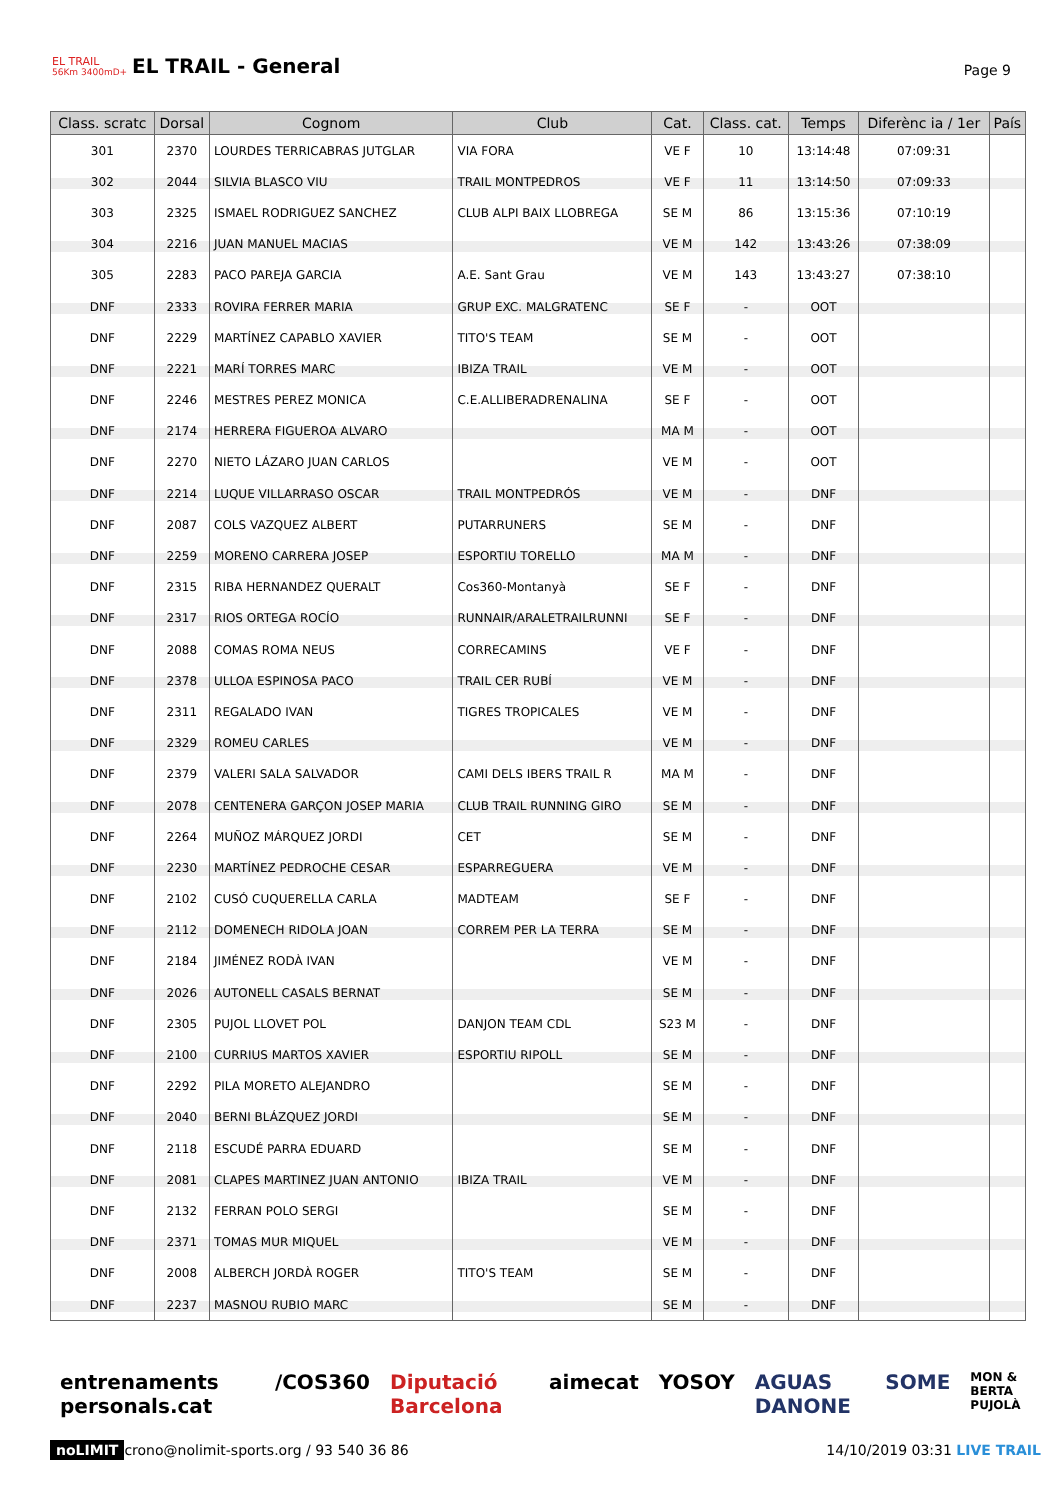EL TRAIL
56Km 3400mD+
EL TRAIL - General
Page 9
| Class. scratc | Dorsal | Cognom | Club | Cat. | Class. cat. | Temps | Diferènc ia / 1er | País |
| --- | --- | --- | --- | --- | --- | --- | --- | --- |
| 301 | 2370 | LOURDES TERRICABRAS JUTGLAR | VIA FORA | VE F | 10 | 13:14:48 | 07:09:31 | |
| 302 | 2044 | SILVIA BLASCO VIU | TRAIL MONTPEDROS | VE F | 11 | 13:14:50 | 07:09:33 | |
| 303 | 2325 | ISMAEL RODRIGUEZ SANCHEZ | CLUB ALPI BAIX LLOBREGA | SE M | 86 | 13:15:36 | 07:10:19 | |
| 304 | 2216 | JUAN MANUEL MACIAS | | VE M | 142 | 13:43:26 | 07:38:09 | |
| 305 | 2283 | PACO PAREJA GARCIA | A.E. Sant Grau | VE M | 143 | 13:43:27 | 07:38:10 | |
| DNF | 2333 | ROVIRA FERRER MARIA | GRUP EXC. MALGRATENC | SE F | - | OOT | | |
| DNF | 2229 | MARTÍNEZ CAPABLO XAVIER | TITO'S TEAM | SE M | - | OOT | | |
| DNF | 2221 | MARÍ TORRES MARC | IBIZA TRAIL | VE M | - | OOT | | |
| DNF | 2246 | MESTRES PEREZ MONICA | C.E.ALLIBERADRENALINA | SE F | - | OOT | | |
| DNF | 2174 | HERRERA FIGUEROA ALVARO | | MA M | - | OOT | | |
| DNF | 2270 | NIETO LÁZARO JUAN CARLOS | | VE M | - | OOT | | |
| DNF | 2214 | LUQUE VILLARRASO OSCAR | TRAIL MONTPEDRÓS | VE M | - | DNF | | |
| DNF | 2087 | COLS VAZQUEZ ALBERT | PUTARRUNERS | SE M | - | DNF | | |
| DNF | 2259 | MORENO CARRERA JOSEP | ESPORTIU TORELLO | MA M | - | DNF | | |
| DNF | 2315 | RIBA HERNANDEZ QUERALT | Cos360-Montanyà | SE F | - | DNF | | |
| DNF | 2317 | RIOS ORTEGA ROCÍO | RUNNAIR/ARALETRAILRUNNI | SE F | - | DNF | | |
| DNF | 2088 | COMAS ROMA NEUS | CORRECAMINS | VE F | - | DNF | | |
| DNF | 2378 | ULLOA ESPINOSA PACO | TRAIL CER RUBÍ | VE M | - | DNF | | |
| DNF | 2311 | REGALADO IVAN | TIGRES TROPICALES | VE M | - | DNF | | |
| DNF | 2329 | ROMEU CARLES | | VE M | - | DNF | | |
| DNF | 2379 | VALERI SALA SALVADOR | CAMI DELS IBERS TRAIL R | MA M | - | DNF | | |
| DNF | 2078 | CENTENERA GARÇON JOSEP MARIA | CLUB TRAIL RUNNING GIRO | SE M | - | DNF | | |
| DNF | 2264 | MUÑOZ MÁRQUEZ JORDI | CET | SE M | - | DNF | | |
| DNF | 2230 | MARTÍNEZ PEDROCHE CESAR | ESPARREGUERA | VE M | - | DNF | | |
| DNF | 2102 | CUSÓ CUQUERELLA CARLA | MADTEAM | SE F | - | DNF | | |
| DNF | 2112 | DOMENECH RIDOLA JOAN | CORREM PER LA TERRA | SE M | - | DNF | | |
| DNF | 2184 | JIMÉNEZ RODÀ IVAN | | VE M | - | DNF | | |
| DNF | 2026 | AUTONELL CASALS BERNAT | | SE M | - | DNF | | |
| DNF | 2305 | PUJOL LLOVET POL | DANJON TEAM CDL | S23 M | - | DNF | | |
| DNF | 2100 | CURRIUS MARTOS XAVIER | ESPORTIU RIPOLL | SE M | - | DNF | | |
| DNF | 2292 | PILA MORETO ALEJANDRO | | SE M | - | DNF | | |
| DNF | 2040 | BERNI BLÁZQUEZ JORDI | | SE M | - | DNF | | |
| DNF | 2118 | ESCUDÉ PARRA EDUARD | | SE M | - | DNF | | |
| DNF | 2081 | CLAPES MARTINEZ JUAN ANTONIO | IBIZA TRAIL | VE M | - | DNF | | |
| DNF | 2132 | FERRAN POLO SERGI | | SE M | - | DNF | | |
| DNF | 2371 | TOMAS MUR MIQUEL | | VE M | - | DNF | | |
| DNF | 2008 | ALBERCH JORDÀ ROGER | TITO'S TEAM | SE M | - | DNF | | |
| DNF | 2237 | MASNOU RUBIO MARC | | SE M | - | DNF | | |
entrenaments personals.cat /COS360 Diputació Barcelona aimecat YOSOY AGUAS DANONE SOME MON & BERTA PUJOLÀ
noLIMIT crono@nolimit-sports.org / 93 540 36 86 14/10/2019 03:31 LIVE TRAIL